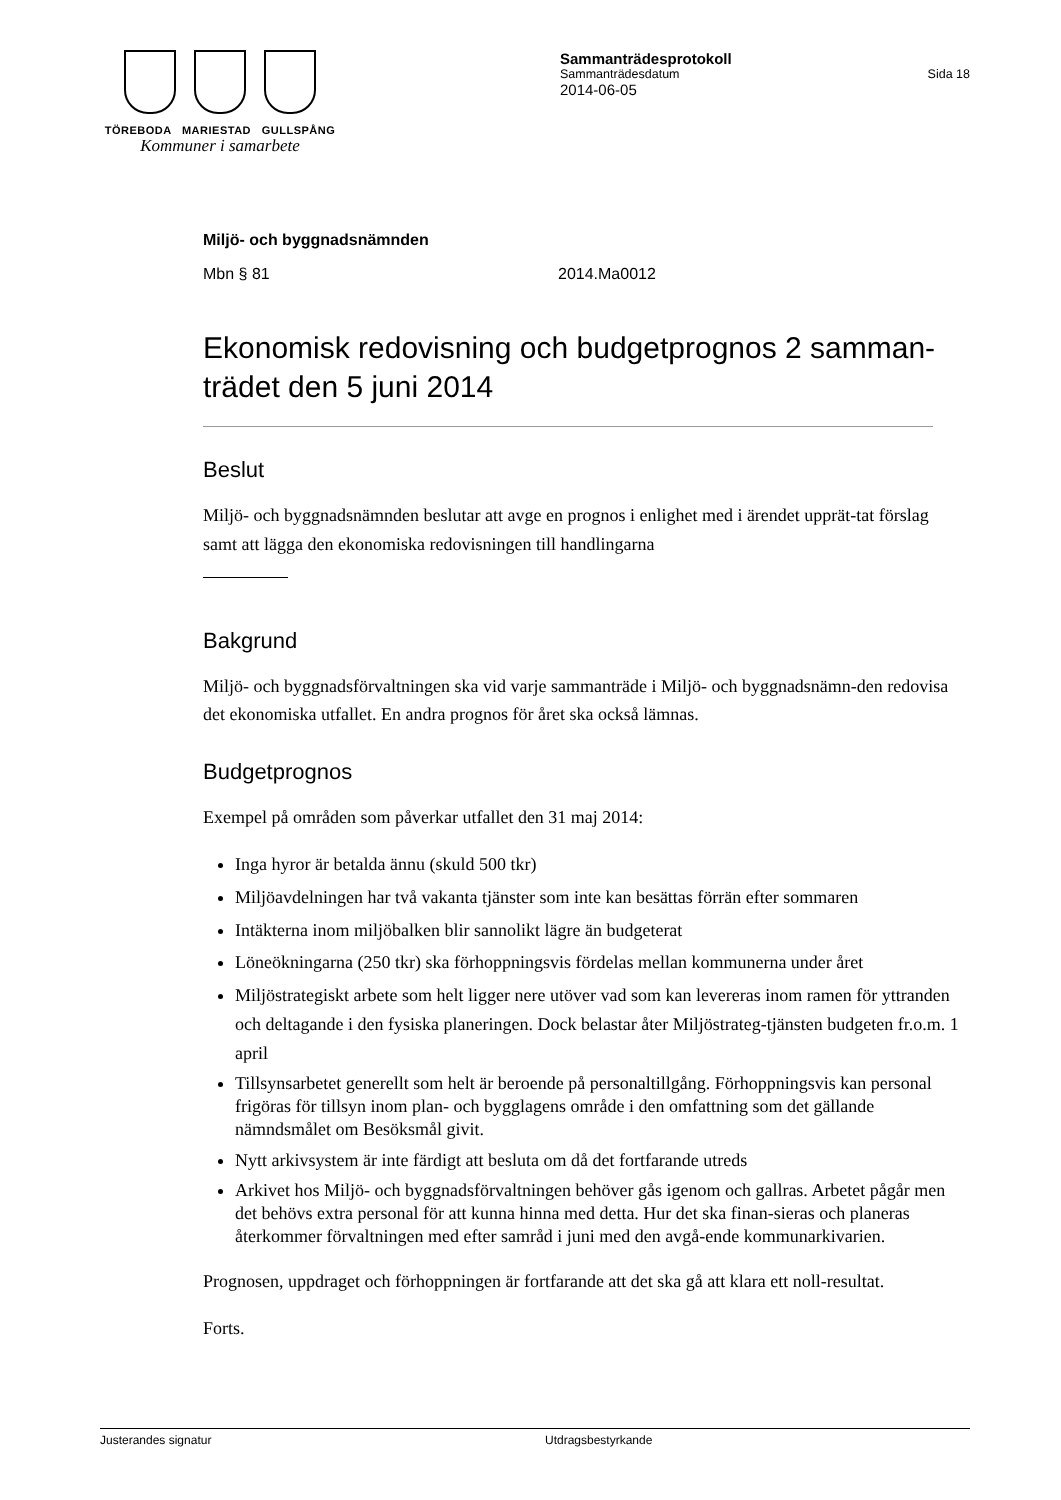TÖREBODA MARIESTAD GULLSPÅNG
Kommuner i samarbete
Sammanträdesprotokoll
Sammanträdesdatum Sida 18
2014-06-05
Miljö- och byggnadsnämnden
Mbn § 81 2014.Ma0012
Ekonomisk redovisning och budgetprognos 2 samman-trädet den 5 juni 2014
Beslut
Miljö- och byggnadsnämnden beslutar att avge en prognos i enlighet med i ärendet upprät-tat förslag samt att lägga den ekonomiska redovisningen till handlingarna
Bakgrund
Miljö- och byggnadsförvaltningen ska vid varje sammanträde i Miljö- och byggnadsnämn-den redovisa det ekonomiska utfallet. En andra prognos för året ska också lämnas.
Budgetprognos
Exempel på områden som påverkar utfallet den 31 maj 2014:
Inga hyror är betalda ännu (skuld 500 tkr)
Miljöavdelningen har två vakanta tjänster som inte kan besättas förrän efter sommaren
Intäkterna inom miljöbalken blir sannolikt lägre än budgeterat
Löneökningarna (250 tkr) ska förhoppningsvis fördelas mellan kommunerna under året
Miljöstrategiskt arbete som helt ligger nere utöver vad som kan levereras inom ramen för yttranden och deltagande i den fysiska planeringen. Dock belastar åter Miljöstrateg-tjänsten budgeten fr.o.m. 1 april
Tillsynsarbetet generellt som helt är beroende på personaltillgång. Förhoppningsvis kan personal frigöras för tillsyn inom plan- och bygglagens område i den omfattning som det gällande nämndsmålet om Besöksmål givit.
Nytt arkivsystem är inte färdigt att besluta om då det fortfarande utreds
Arkivet hos Miljö- och byggnadsförvaltningen behöver gås igenom och gallras. Arbetet pågår men det behövs extra personal för att kunna hinna med detta. Hur det ska finan-sieras och planeras återkommer förvaltningen med efter samråd i juni med den avgå-ende kommunarkivarien.
Prognosen, uppdraget och förhoppningen är fortfarande att det ska gå att klara ett noll-resultat.
Forts.
Justerandes signatur Utdragsbestyrkande